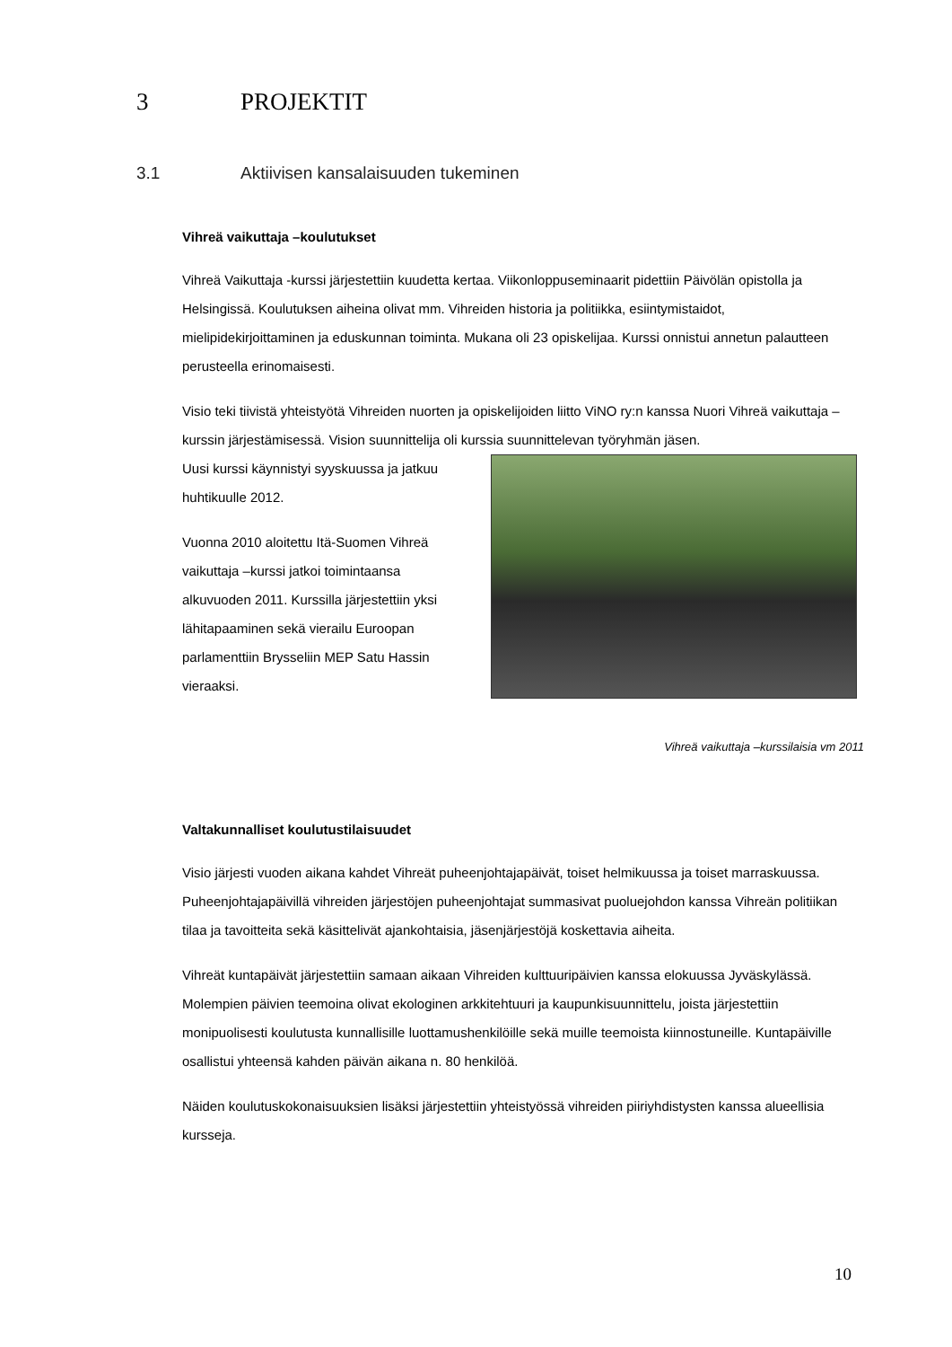3 PROJEKTIT
3.1 Aktiivisen kansalaisuuden tukeminen
Vihreä vaikuttaja –koulutukset
Vihreä Vaikuttaja -kurssi järjestettiin kuudetta kertaa. Viikonloppuseminaarit pidettiin Päivölän opistolla ja Helsingissä. Koulutuksen aiheina olivat mm. Vihreiden historia ja politiikka, esiintymistaidot, mielipidekirjoittaminen ja eduskunnan toiminta. Mukana oli 23 opiskelijaa. Kurssi onnistui annetun palautteen perusteella erinomaisesti.
Visio teki tiivistä yhteistyötä Vihreiden nuorten ja opiskelijoiden liitto ViNO ry:n kanssa Nuori Vihreä vaikuttaja –kurssin järjestämisessä. Vision suunnittelija oli kurssia suunnittelevan työryhmän jäsen.
Uusi kurssi käynnistyi syyskuussa ja jatkuu huhtikuulle 2012.
Vuonna 2010 aloitettu Itä-Suomen Vihreä vaikuttaja –kurssi jatkoi toimintaansa alkuvuoden 2011. Kurssilla järjestettiin yksi lähitapaaminen sekä vierailu Euroopan parlamenttiin Brysseliin MEP Satu Hassin vieraaksi.
Vihreä vaikuttaja –kurssilaisia vm 2011
Valtakunnalliset koulutustilaisuudet
Visio järjesti vuoden aikana kahdet Vihreät puheenjohtajapäivät, toiset helmikuussa ja toiset marraskuussa. Puheenjohtajapäivillä vihreiden järjestöjen puheenjohtajat summasivat puoluejohdon kanssa Vihreän politiikan tilaa ja tavoitteita sekä käsittelivät ajankohtaisia, jäsenjärjestöjä koskettavia aiheita.
Vihreät kuntapäivät järjestettiin samaan aikaan Vihreiden kulttuuripäivien kanssa elokuussa Jyväskylässä. Molempien päivien teemoina olivat ekologinen arkkitehtuuri ja kaupunkisuunnittelu, joista järjestettiin monipuolisesti koulutusta kunnallisille luottamushenkilöille sekä muille teemoista kiinnostuneille. Kuntapäiville osallistui yhteensä kahden päivän aikana n. 80 henkilöä.
Näiden koulutuskokonaisuuksien lisäksi järjestettiin yhteistyössä vihreiden piiriyhdistysten kanssa alueellisia kursseja.
10